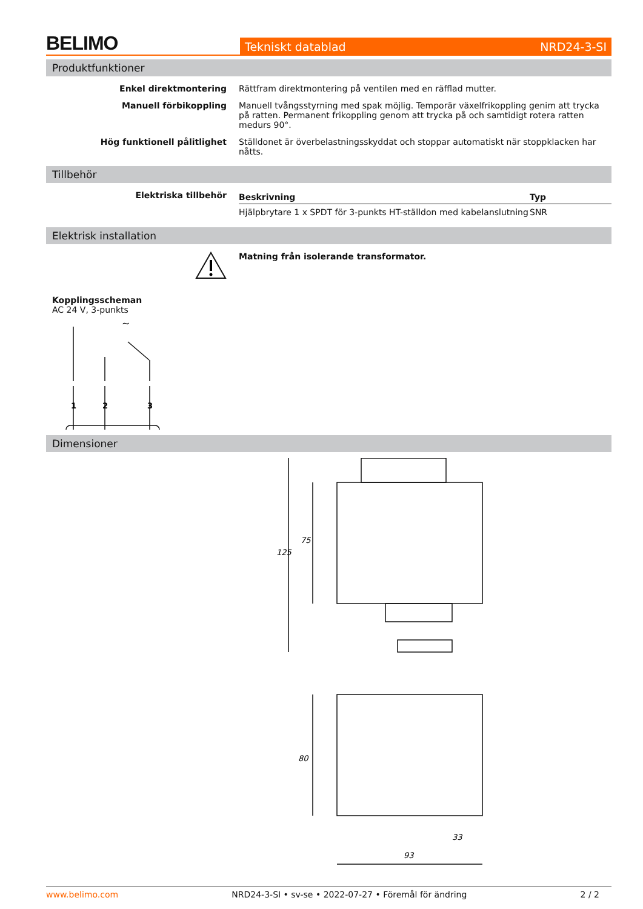BELIMO
Tekniskt datablad NRD24-3-SI
Produktfunktioner
Enkel direktmontering Rättfram direktmontering på ventilen med en räfflad mutter.
Manuell förbikoppling Manuell tvångsstyrning med spak möjlig. Temporär växelfrikoppling genim att trycka på ratten. Permanent frikoppling genom att trycka på och samtidigt rotera ratten medurs 90°.
Hög funktionell pålitlighet Ställdonet är överbelastningsskyddat och stoppar automatiskt när stoppklacken har nåtts.
Tillbehör
Elektriska tillbehör
| Beskrivning | Typ |
| --- | --- |
| Hjälpbrytare 1 x SPDT för 3-punkts HT-ställdon med kabelanslutning | SNR |
Elektrisk installation
Matning från isolerande transformator.
Kopplingsscheman
AC 24 V, 3-punkts
1
2
3
~
Dimensioner
125
75
80
33
93
www.belimo.com NRD24-3-SI • sv-se • 2022-07-27 • Föremål för ändring 2 / 2